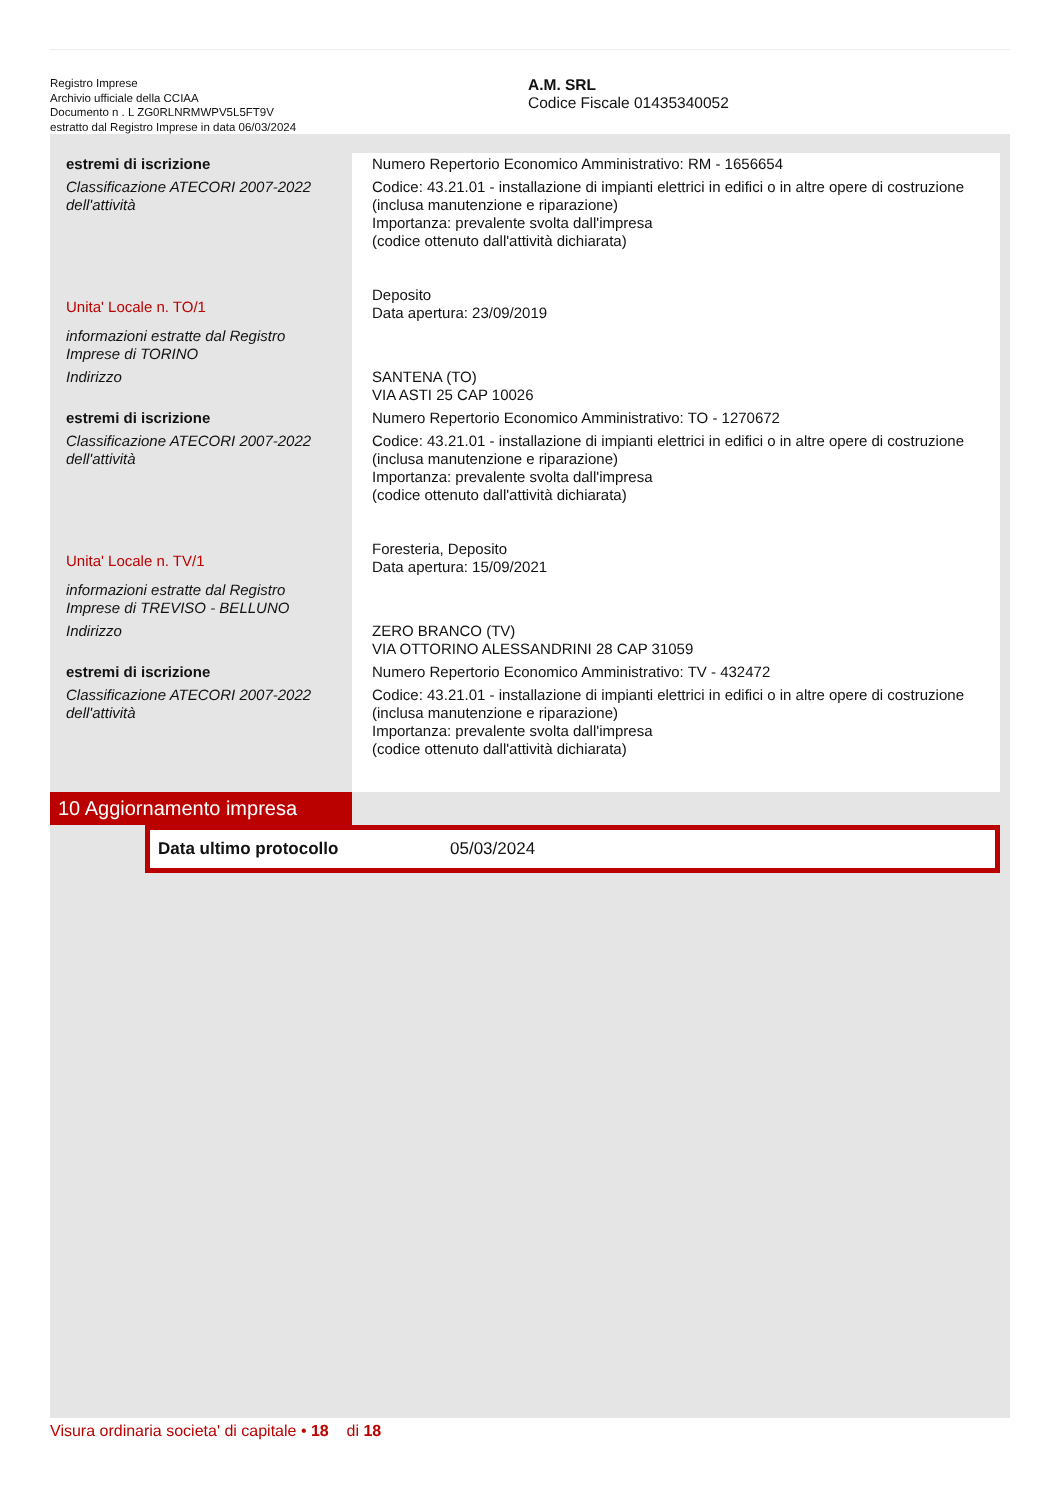Registro Imprese
Archivio ufficiale della CCIAA
Documento n . L ZG0RLNRMWPV5L5FT9V
estratto dal Registro Imprese in data 06/03/2024
A.M. SRL
Codice Fiscale 01435340052
| estremi di iscrizione | Numero Repertorio Economico Amministrativo: RM - 1656654 |
| Classificazione ATECORI 2007-2022 dell'attività | Codice: 43.21.01 - installazione di impianti elettrici in edifici o in altre opere di costruzione (inclusa manutenzione e riparazione) Importanza: prevalente svolta dall'impresa (codice ottenuto dall'attività dichiarata) |
| Unita' Locale n. TO/1 | Deposito Data apertura: 23/09/2019 |
| informazioni estratte dal Registro Imprese di TORINO | |
| Indirizzo | SANTENA (TO) VIA ASTI 25 CAP 10026 |
| estremi di iscrizione | Numero Repertorio Economico Amministrativo: TO - 1270672 |
| Classificazione ATECORI 2007-2022 dell'attività | Codice: 43.21.01 - installazione di impianti elettrici in edifici o in altre opere di costruzione (inclusa manutenzione e riparazione) Importanza: prevalente svolta dall'impresa (codice ottenuto dall'attività dichiarata) |
| Unita' Locale n. TV/1 | Foresteria, Deposito Data apertura: 15/09/2021 |
| informazioni estratte dal Registro Imprese di TREVISO - BELLUNO | |
| Indirizzo | ZERO BRANCO (TV) VIA OTTORINO ALESSANDRINI 28 CAP 31059 |
| estremi di iscrizione | Numero Repertorio Economico Amministrativo: TV - 432472 |
| Classificazione ATECORI 2007-2022 dell'attività | Codice: 43.21.01 - installazione di impianti elettrici in edifici o in altre opere di costruzione (inclusa manutenzione e riparazione) Importanza: prevalente svolta dall'impresa (codice ottenuto dall'attività dichiarata) |
10 Aggiornamento impresa
Data ultimo protocollo 05/03/2024
Visura ordinaria societa' di capitale • 18 di 18